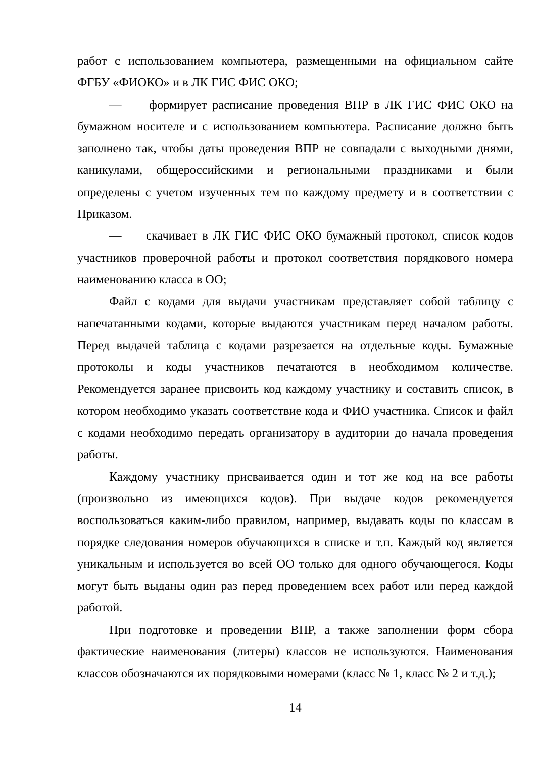работ с использованием компьютера, размещенными на официальном сайте ФГБУ «ФИОКО» и в ЛК ГИС ФИС ОКО;
— формирует расписание проведения ВПР в ЛК ГИС ФИС ОКО на бумажном носителе и с использованием компьютера. Расписание должно быть заполнено так, чтобы даты проведения ВПР не совпадали с выходными днями, каникулами, общероссийскими и региональными праздниками и были определены с учетом изученных тем по каждому предмету и в соответствии с Приказом.
— скачивает в ЛК ГИС ФИС ОКО бумажный протокол, список кодов участников проверочной работы и протокол соответствия порядкового номера наименованию класса в ОО;
Файл с кодами для выдачи участникам представляет собой таблицу с напечатанными кодами, которые выдаются участникам перед началом работы. Перед выдачей таблица с кодами разрезается на отдельные коды. Бумажные протоколы и коды участников печатаются в необходимом количестве. Рекомендуется заранее присвоить код каждому участнику и составить список, в котором необходимо указать соответствие кода и ФИО участника. Список и файл с кодами необходимо передать организатору в аудитории до начала проведения работы.
Каждому участнику присваивается один и тот же код на все работы (произвольно из имеющихся кодов). При выдаче кодов рекомендуется воспользоваться каким-либо правилом, например, выдавать коды по классам в порядке следования номеров обучающихся в списке и т.п. Каждый код является уникальным и используется во всей ОО только для одного обучающегося. Коды могут быть выданы один раз перед проведением всех работ или перед каждой работой.
При подготовке и проведении ВПР, а также заполнении форм сбора фактические наименования (литеры) классов не используются. Наименования классов обозначаются их порядковыми номерами (класс № 1, класс № 2 и т.д.);
14